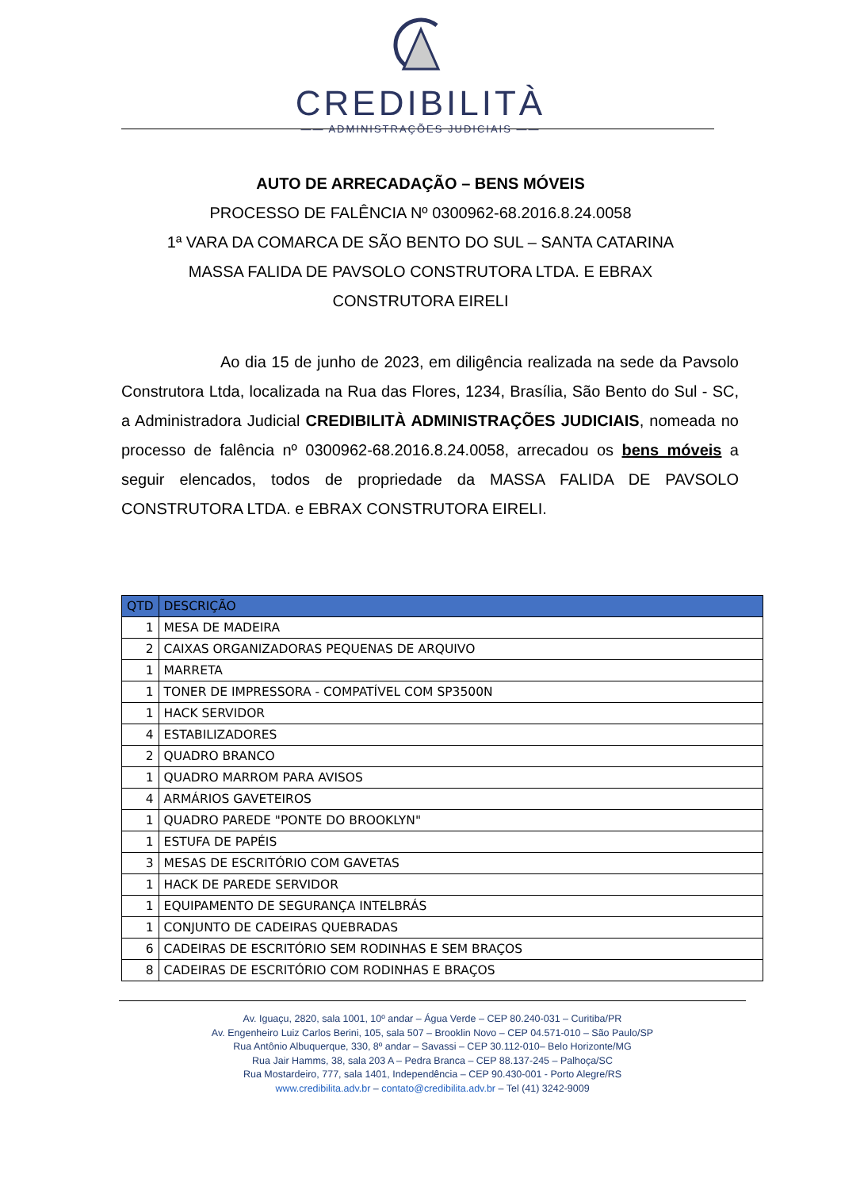CREDIBILITÀ
—— ADMINISTRAÇÕES JUDICIAIS ——
AUTO DE ARRECADAÇÃO – BENS MÓVEIS
PROCESSO DE FALÊNCIA Nº 0300962-68.2016.8.24.0058
1ª VARA DA COMARCA DE SÃO BENTO DO SUL – SANTA CATARINA
MASSA FALIDA DE PAVSOLO CONSTRUTORA LTDA. E EBRAX
CONSTRUTORA EIRELI
Ao dia 15 de junho de 2023, em diligência realizada na sede da Pavsolo Construtora Ltda, localizada na Rua das Flores, 1234, Brasília, São Bento do Sul - SC, a Administradora Judicial CREDIBILITÀ ADMINISTRAÇÕES JUDICIAIS, nomeada no processo de falência nº 0300962-68.2016.8.24.0058, arrecadou os bens móveis a seguir elencados, todos de propriedade da MASSA FALIDA DE PAVSOLO CONSTRUTORA LTDA. e EBRAX CONSTRUTORA EIRELI.
| QTD | DESCRIÇÃO |
| --- | --- |
| 1 | MESA DE MADEIRA |
| 2 | CAIXAS ORGANIZADORAS PEQUENAS DE ARQUIVO |
| 1 | MARRETA |
| 1 | TONER DE IMPRESSORA - COMPATÍVEL COM SP3500N |
| 1 | HACK SERVIDOR |
| 4 | ESTABILIZADORES |
| 2 | QUADRO BRANCO |
| 1 | QUADRO MARROM PARA AVISOS |
| 4 | ARMÁRIOS GAVETEIROS |
| 1 | QUADRO PAREDE "PONTE DO BROOKLYN" |
| 1 | ESTUFA DE PAPÉIS |
| 3 | MESAS DE ESCRITÓRIO COM GAVETAS |
| 1 | HACK DE PAREDE SERVIDOR |
| 1 | EQUIPAMENTO DE SEGURANÇA INTELBRÁS |
| 1 | CONJUNTO DE CADEIRAS QUEBRADAS |
| 6 | CADEIRAS DE ESCRITÓRIO SEM RODINHAS E SEM BRAÇOS |
| 8 | CADEIRAS DE ESCRITÓRIO COM RODINHAS E BRAÇOS |
Av. Iguaçu, 2820, sala 1001, 10º andar – Água Verde – CEP 80.240-031 – Curitiba/PR
Av. Engenheiro Luiz Carlos Berini, 105, sala 507 – Brooklin Novo – CEP 04.571-010 – São Paulo/SP
Rua Antônio Albuquerque, 330, 8º andar – Savassi – CEP 30.112-010– Belo Horizonte/MG
Rua Jair Hamms, 38, sala 203 A – Pedra Branca – CEP 88.137-245 – Palhoça/SC
Rua Mostardeiro, 777, sala 1401, Independência – CEP 90.430-001 - Porto Alegre/RS
www.credibilita.adv.br – contato@credibilita.adv.br – Tel (41) 3242-9009